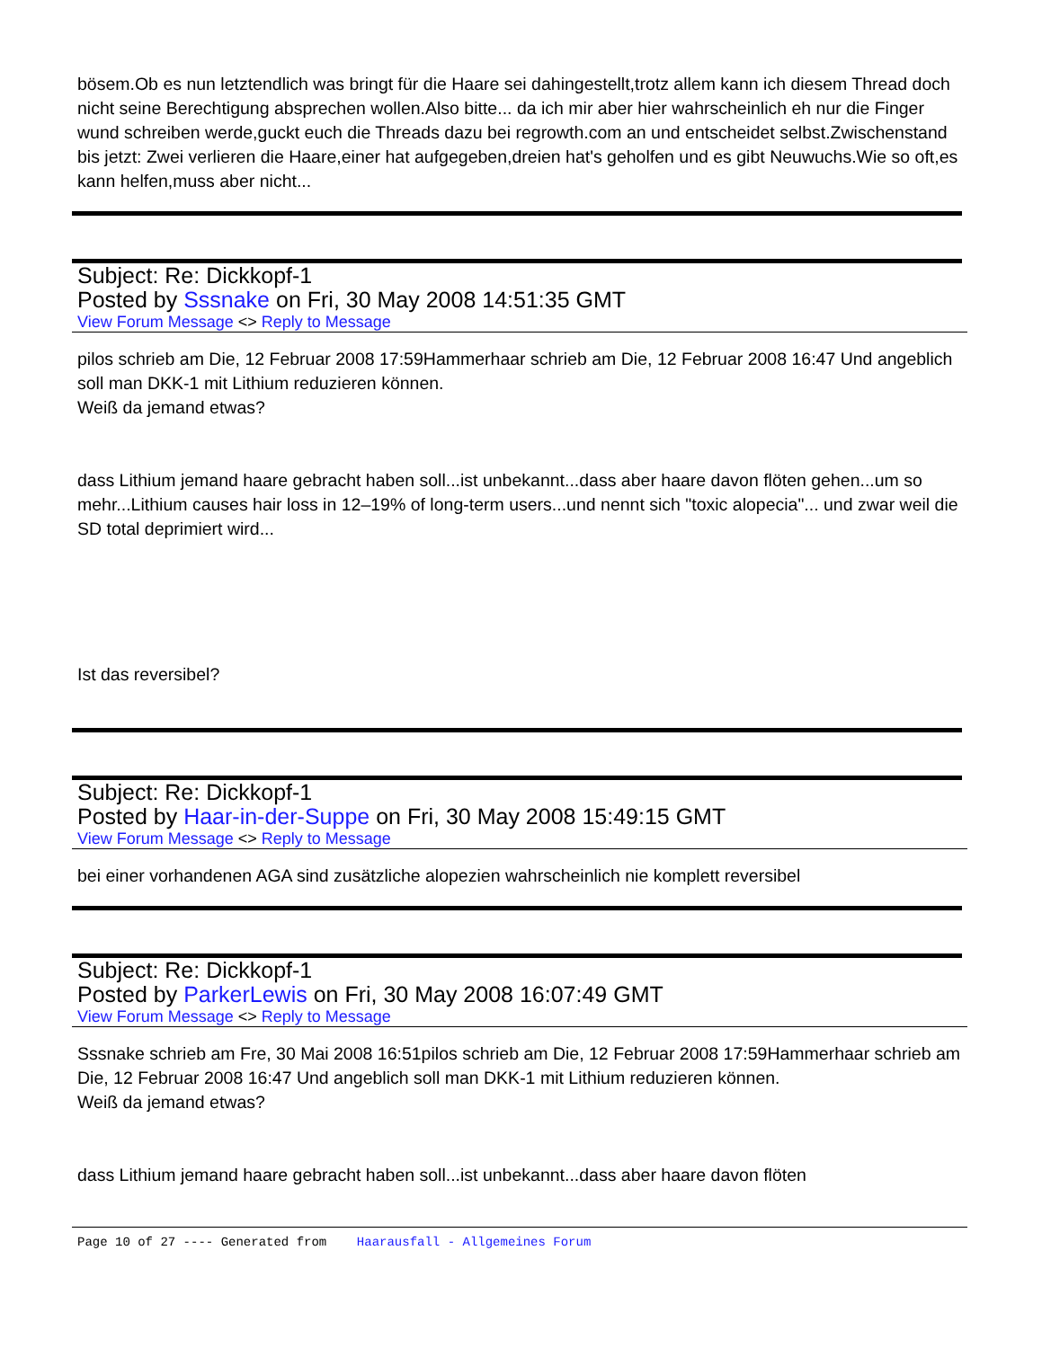bösem.Ob es nun letztendlich was bringt für die Haare sei dahingestellt,trotz allem kann ich diesem Thread doch nicht seine Berechtigung absprechen wollen.Also bitte... da ich mir aber hier wahrscheinlich eh nur die Finger wund schreiben werde,guckt euch die Threads dazu bei regrowth.com an und entscheidet selbst.Zwischenstand bis jetzt: Zwei verlieren die Haare,einer hat aufgegeben,dreien hat's geholfen und es gibt Neuwuchs.Wie so oft,es kann helfen,muss aber nicht...
Subject: Re: Dickkopf-1
Posted by Sssnake on Fri, 30 May 2008 14:51:35 GMT
View Forum Message <> Reply to Message
pilos schrieb am Die, 12 Februar 2008 17:59Hammerhaar schrieb am Die, 12 Februar 2008 16:47 Und angeblich soll man DKK-1 mit Lithium reduzieren können.
Weiß da jemand etwas?
dass Lithium jemand haare gebracht haben soll...ist unbekannt...dass aber haare davon flöten gehen...um so mehr...Lithium causes hair loss in 12–19% of long-term users...und nennt sich "toxic alopecia"... und zwar weil die SD total deprimiert wird...
Ist das reversibel?
Subject: Re: Dickkopf-1
Posted by Haar-in-der-Suppe on Fri, 30 May 2008 15:49:15 GMT
View Forum Message <> Reply to Message
bei einer vorhandenen AGA sind zusätzliche alopezien wahrscheinlich nie komplett reversibel
Subject: Re: Dickkopf-1
Posted by ParkerLewis on Fri, 30 May 2008 16:07:49 GMT
View Forum Message <> Reply to Message
Sssnake schrieb am Fre, 30 Mai 2008 16:51pilos schrieb am Die, 12 Februar 2008 17:59Hammerhaar schrieb am Die, 12 Februar 2008 16:47 Und angeblich soll man DKK-1 mit Lithium reduzieren können.
Weiß da jemand etwas?
dass Lithium jemand haare gebracht haben soll...ist unbekannt...dass aber haare davon flöten
Page 10 of 27 ---- Generated from Haarausfall - Allgemeines Forum